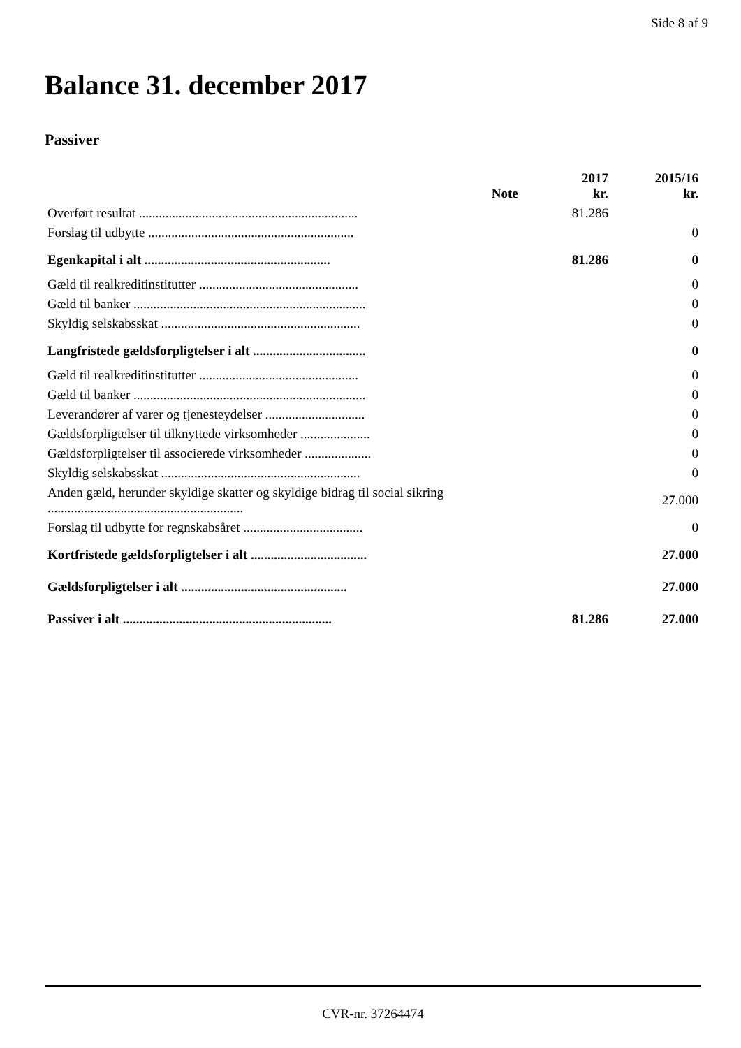Side 8 af 9
Balance 31. december 2017
Passiver
| | Note | 2017 kr. | 2015/16 kr. |
| --- | --- | --- | --- |
| Overført resultat .................................................................. | | 81.286 | |
| Forslag til udbytte .............................................................. | | | 0 |
| Egenkapital i alt ........................................................ | | 81.286 | 0 |
| Gæld til realkreditinstitutter ................................................ | | | 0 |
| Gæld til banker ...................................................................... | | | 0 |
| Skyldig selskabsskat ............................................................ | | | 0 |
| Langfristede gældsforpligtelser i alt .................................. | | | 0 |
| Gæld til realkreditinstitutter ................................................ | | | 0 |
| Gæld til banker ...................................................................... | | | 0 |
| Leverandører af varer og tjenesteydelser .............................. | | | 0 |
| Gældsforpligtelser til tilknyttede virksomheder ..................... | | | 0 |
| Gældsforpligtelser til associerede virksomheder .................... | | | 0 |
| Skyldig selskabsskat ............................................................ | | | 0 |
| Anden gæld, herunder skyldige skatter og skyldige bidrag til social sikring ........................................................... | | | 27.000 |
| Forslag til udbytte for regnskabsåret .................................... | | | 0 |
| Kortfristede gældsforpligtelser i alt ................................... | | | 27.000 |
| Gældsforpligtelser i alt .................................................. | | | 27.000 |
| Passiver i alt ............................................................... | | 81.286 | 27.000 |
CVR-nr. 37264474